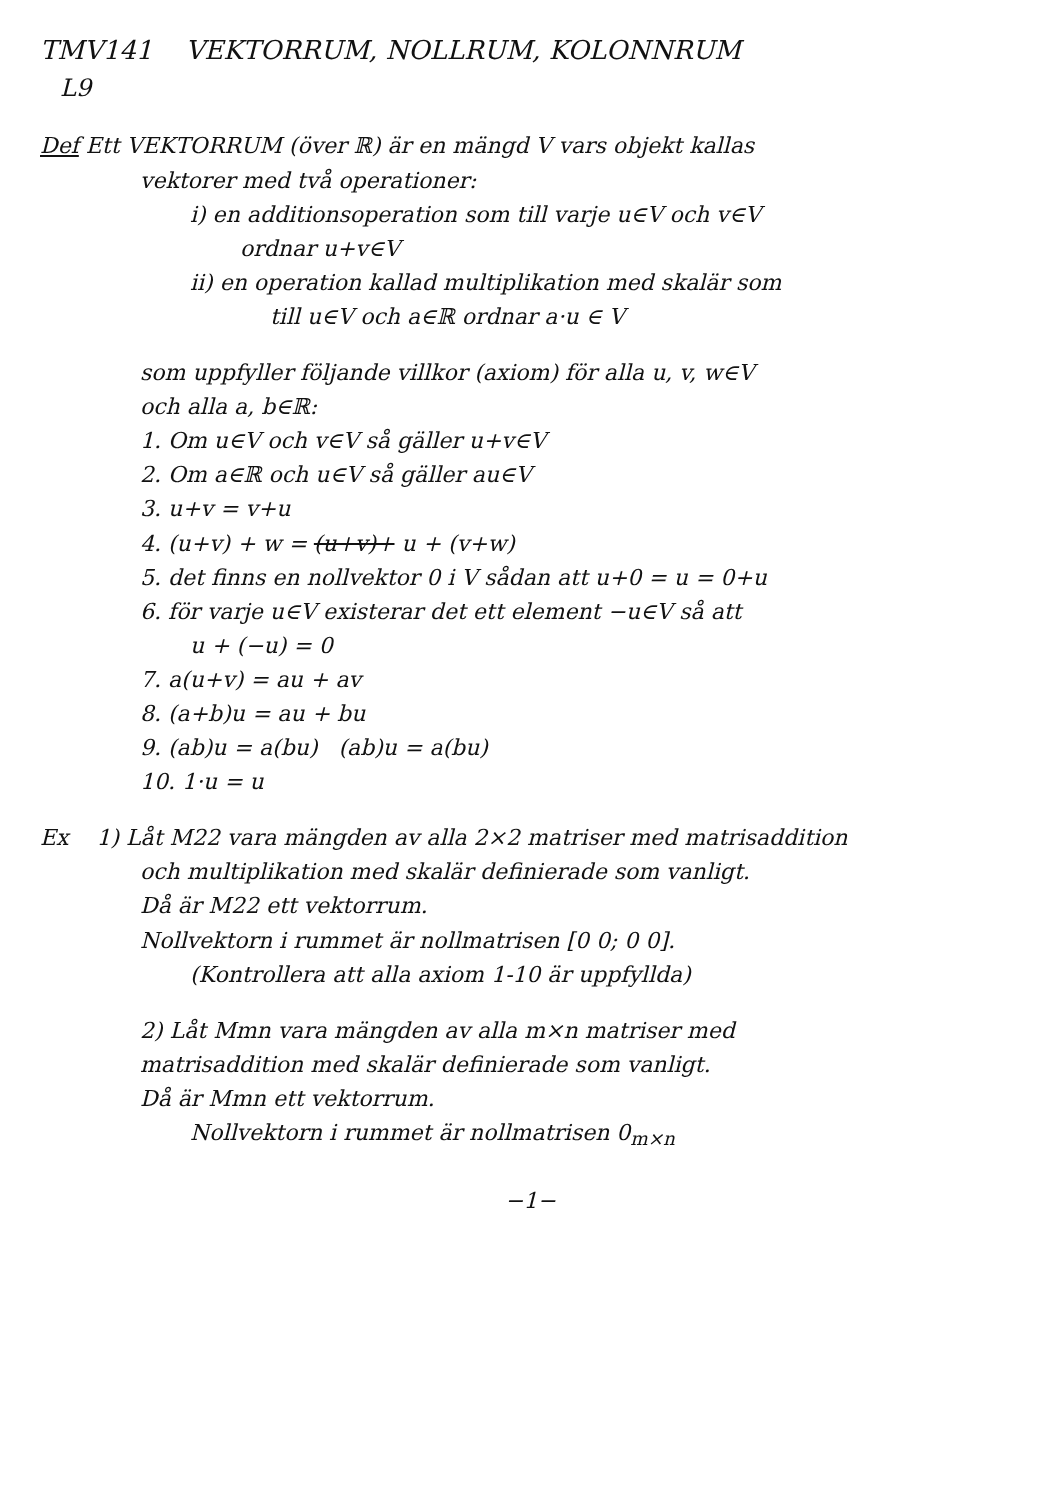TMV141 VEKTORRUM, NOLLRUM, KOLONNRUM
L9
Def Ett VEKTORRUM (över ℝ) är en mängd V vars objekt kallas
vektorer med två operationer:
i) en additionsoperation som till varje u∈V och v∈V
ordnar u+v∈V
ii) en operation kallad multiplikation med skalär som
till u∈V och a∈ℝ ordnar a·u ∈ V
som uppfyller följande villkor (axiom) för alla u, v, w∈V
och alla a, b∈ℝ:
1. Om u∈V och v∈V så gäller u+v∈V
2. Om a∈ℝ och u∈V så gäller au∈V
3. u+v = v+u
4. (u+v) + w = (u+v)+ u + (v+w)
5. det finns en nollvektor 0 i V sådan att u+0 = u = 0+u
6. för varje u∈V existerar det ett element −u∈V så att
u + (−u) = 0
7. a(u+v) = au + av
8. (a+b)u = au + bu
9. (ab)u = a(bu) (ab)u = a(bu)
10. 1·u = u
Ex 1) Låt M22 vara mängden av alla 2×2 matriser med matrisaddition
och multiplikation med skalär definierade som vanligt.
Då är M22 ett vektorrum.
Nollvektorn i rummet är nollmatrisen [0 0; 0 0].
(Kontrollera att alla axiom 1-10 är uppfyllda)
2) Låt Mmn vara mängden av alla m×n matriser med
matrisaddition med skalär definierade som vanligt.
Då är Mmn ett vektorrum.
Nollvektorn i rummet är nollmatrisen 0<sub>m×n</sub>
−1−